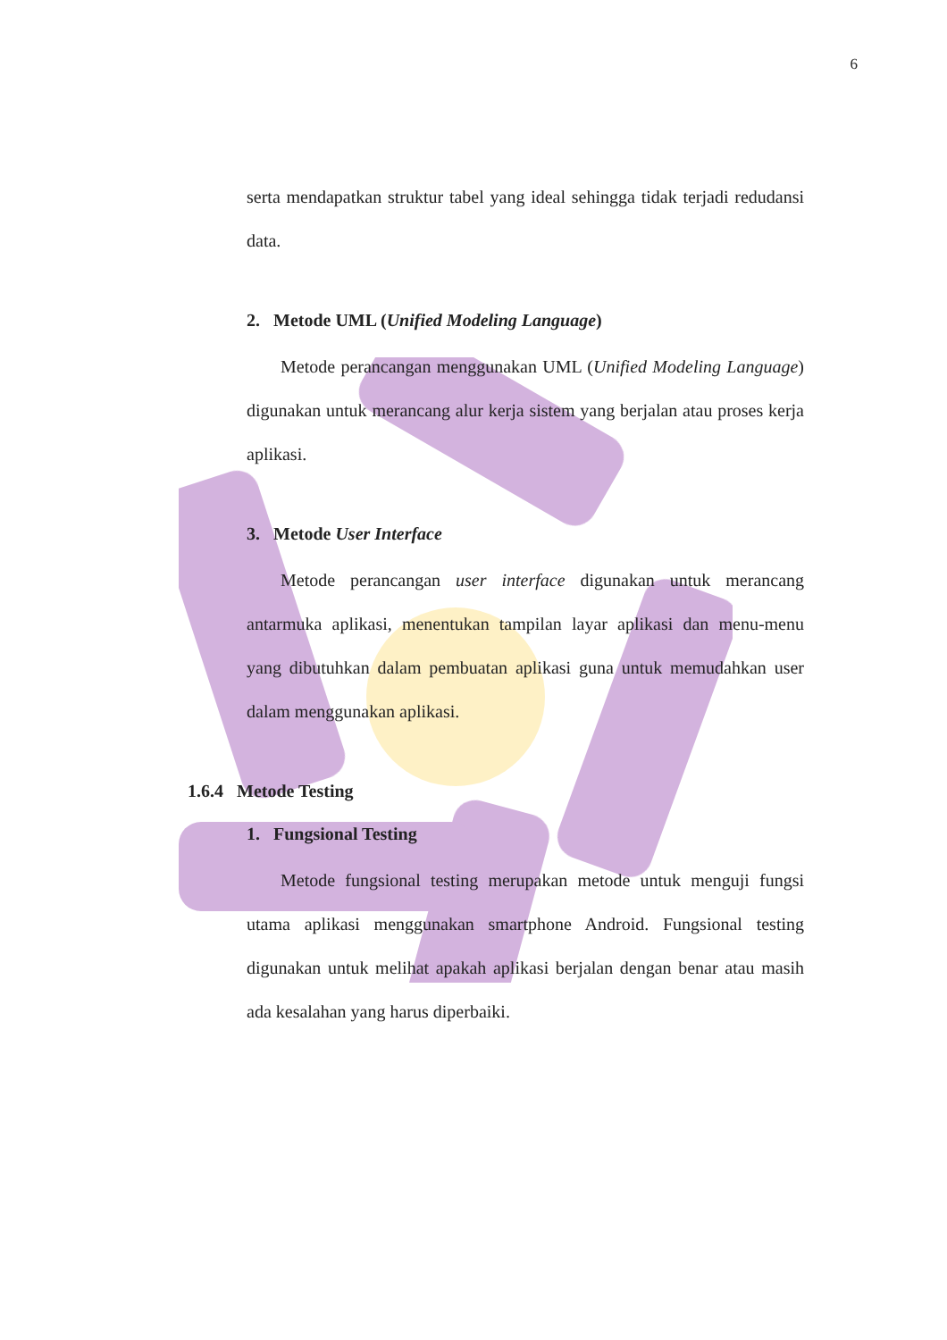6
serta mendapatkan struktur tabel yang ideal sehingga tidak terjadi redudansi data.
2. Metode UML (Unified Modeling Language)
Metode perancangan menggunakan UML (Unified Modeling Language) digunakan untuk merancang alur kerja sistem yang berjalan atau proses kerja aplikasi.
3. Metode User Interface
Metode perancangan user interface digunakan untuk merancang antarmuka aplikasi, menentukan tampilan layar aplikasi dan menu-menu yang dibutuhkan dalam pembuatan aplikasi guna untuk memudahkan user dalam menggunakan aplikasi.
1.6.4 Metode Testing
1. Fungsional Testing
Metode fungsional testing merupakan metode untuk menguji fungsi utama aplikasi menggunakan smartphone Android. Fungsional testing digunakan untuk melihat apakah aplikasi berjalan dengan benar atau masih ada kesalahan yang harus diperbaiki.